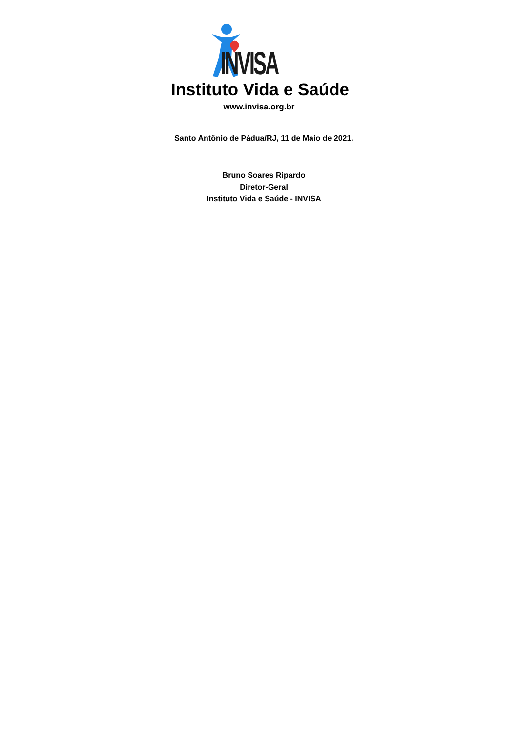INVISA
Instituto Vida e Saúde
www.invisa.org.br
Santo Antônio de Pádua/RJ, 11 de Maio de 2021.
Bruno Soares Ripardo
Diretor-Geral
Instituto Vida e Saúde - INVISA